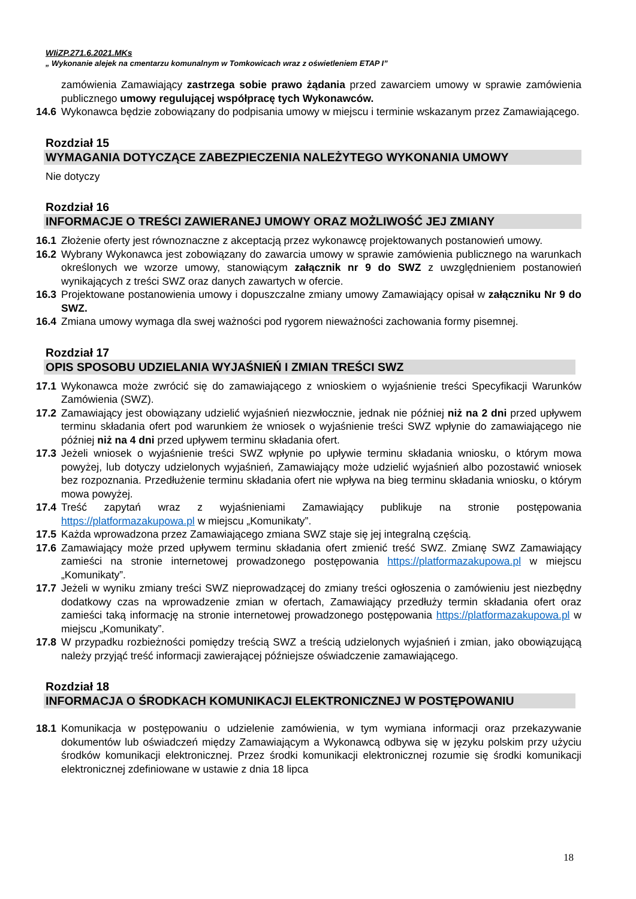WIiZP.271.6.2021.MKs
„ Wykonanie alejek na cmentarzu komunalnym w Tomkowicach wraz z oświetleniem ETAP I”
zamówienia Zamawiający zastrzega sobie prawo żądania przed zawarciem umowy w sprawie zamówienia publicznego umowy regulującej współpracę tych Wykonawców.
14.6 Wykonawca będzie zobowiązany do podpisania umowy w miejscu i terminie wskazanym przez Zamawiającego.
Rozdział 15
WYMAGANIA DOTYCZĄCE ZABEZPIECZENIA NALEŻYTEGO WYKONANIA UMOWY
Nie dotyczy
Rozdział 16
INFORMACJE O TREŚCI ZAWIERANEJ UMOWY ORAZ MOŻLIWOŚĆ JEJ ZMIANY
16.1 Złożenie oferty jest równoznaczne z akceptacją przez wykonawcę projektowanych postanowień umowy.
16.2 Wybrany Wykonawca jest zobowiązany do zawarcia umowy w sprawie zamówienia publicznego na warunkach określonych we wzorze umowy, stanowiącym załącznik nr 9 do SWZ z uwzględnieniem postanowień wynikających z treści SWZ oraz danych zawartych w ofercie.
16.3 Projektowane postanowienia umowy i dopuszczalne zmiany umowy Zamawiający opisał w załączniku Nr 9 do SWZ.
16.4 Zmiana umowy wymaga dla swej ważności pod rygorem nieważności zachowania formy pisemnej.
Rozdział 17
OPIS SPOSOBU UDZIELANIA WYJAŚNIEŃ I ZMIAN TREŚCI SWZ
17.1 Wykonawca może zwrócić się do zamawiającego z wnioskiem o wyjaśnienie treści Specyfikacji Warunków Zamówienia (SWZ).
17.2 Zamawiający jest obowiązany udzielić wyjaśnień niezwłocznie, jednak nie później niż na 2 dni przed upływem terminu składania ofert pod warunkiem że wniosek o wyjaśnienie treści SWZ wpłynie do zamawiającego nie później niż na 4 dni przed upływem terminu składania ofert.
17.3 Jeżeli wniosek o wyjaśnienie treści SWZ wpłynie po upływie terminu składania wniosku, o którym mowa powyżej, lub dotyczy udzielonych wyjaśnień, Zamawiający może udzielić wyjaśnień albo pozostawić wniosek bez rozpoznania. Przedłużenie terminu składania ofert nie wpływa na bieg terminu składania wniosku, o którym mowa powyżej.
17.4 Treść zapytań wraz z wyjaśnieniami Zamawiający publikuje na stronie postępowania https://platformazakupowa.pl w miejscu „Komunikaty”.
17.5 Każda wprowadzona przez Zamawiającego zmiana SWZ staje się jej integralną częścią.
17.6 Zamawiający może przed upływem terminu składania ofert zmienić treść SWZ. Zmianę SWZ Zamawiający zamieści na stronie internetowej prowadzonego postępowania https://platformazakupowa.pl w miejscu „Komunikaty”.
17.7 Jeżeli w wyniku zmiany treści SWZ nieprowadzącej do zmiany treści ogłoszenia o zamówieniu jest niezbędny dodatkowy czas na wprowadzenie zmian w ofertach, Zamawiający przedłuży termin składania ofert oraz zamieści taką informację na stronie internetowej prowadzonego postępowania https://platformazakupowa.pl w miejscu „Komunikaty”.
17.8 W przypadku rozbieżności pomiędzy treścią SWZ a treścią udzielonych wyjaśnień i zmian, jako obowiązującą należy przyjąć treść informacji zawierającej późniejsze oświadczenie zamawiającego.
Rozdział 18
INFORMACJA O ŚRODKACH KOMUNIKACJI ELEKTRONICZNEJ W POSTĘPOWANIU
18.1 Komunikacja w postępowaniu o udzielenie zamówienia, w tym wymiana informacji oraz przekazywanie dokumentów lub oświadczeń między Zamawiającym a Wykonawcą odbywa się w języku polskim przy użyciu środków komunikacji elektronicznej. Przez środki komunikacji elektronicznej rozumie się środki komunikacji elektronicznej zdefiniowane w ustawie z dnia 18 lipca
18